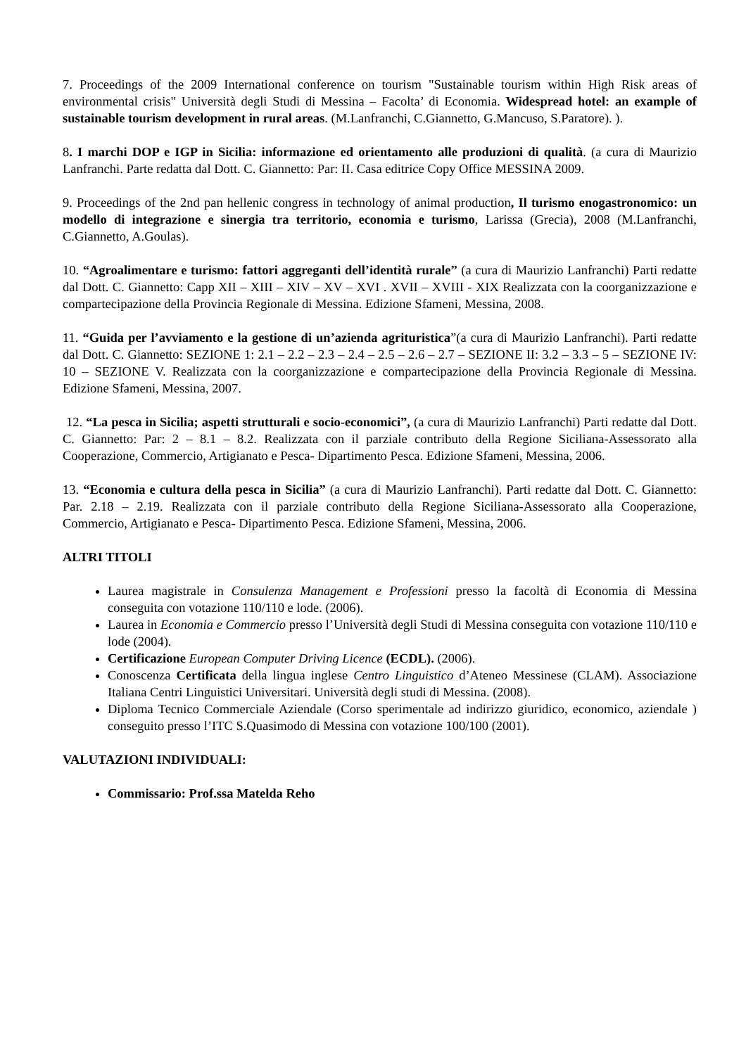7. Proceedings of the 2009 International conference on tourism "Sustainable tourism within High Risk areas of environmental crisis" Università degli Studi di Messina – Facolta’ di Economia. Widespread hotel: an example of sustainable tourism development in rural areas. (M.Lanfranchi, C.Giannetto, G.Mancuso, S.Paratore). ).
8. I marchi DOP e IGP in Sicilia: informazione ed orientamento alle produzioni di qualità. (a cura di Maurizio Lanfranchi. Parte redatta dal Dott. C. Giannetto: Par: II. Casa editrice Copy Office MESSINA 2009.
9. Proceedings of the 2nd pan hellenic congress in technology of animal production, Il turismo enogastronomico: un modello di integrazione e sinergia tra territorio, economia e turismo, Larissa (Grecia), 2008 (M.Lanfranchi, C.Giannetto, A.Goulas).
10. “Agroalimentare e turismo: fattori aggreganti dell’identità rurale” (a cura di Maurizio Lanfranchi) Parti redatte dal Dott. C. Giannetto: Capp XII – XIII – XIV – XV – XVI . XVII – XVIII - XIX Realizzata con la coorganizzazione e compartecipazione della Provincia Regionale di Messina. Edizione Sfameni, Messina, 2008.
11. “Guida per l’avviamento e la gestione di un’azienda agrituristica”(a cura di Maurizio Lanfranchi). Parti redatte dal Dott. C. Giannetto: SEZIONE 1: 2.1 – 2.2 – 2.3 – 2.4 – 2.5 – 2.6 – 2.7 – SEZIONE II: 3.2 – 3.3 – 5 – SEZIONE IV: 10 – SEZIONE V. Realizzata con la coorganizzazione e compartecipazione della Provincia Regionale di Messina. Edizione Sfameni, Messina, 2007.
12. “La pesca in Sicilia; aspetti strutturali e socio-economici”, (a cura di Maurizio Lanfranchi) Parti redatte dal Dott. C. Giannetto: Par: 2 – 8.1 – 8.2. Realizzata con il parziale contributo della Regione Siciliana-Assessorato alla Cooperazione, Commercio, Artigianato e Pesca- Dipartimento Pesca. Edizione Sfameni, Messina, 2006.
13. “Economia e cultura della pesca in Sicilia” (a cura di Maurizio Lanfranchi). Parti redatte dal Dott. C. Giannetto: Par. 2.18 – 2.19. Realizzata con il parziale contributo della Regione Siciliana-Assessorato alla Cooperazione, Commercio, Artigianato e Pesca- Dipartimento Pesca. Edizione Sfameni, Messina, 2006.
ALTRI TITOLI
Laurea magistrale in Consulenza Management e Professioni presso la facoltà di Economia di Messina conseguita con votazione 110/110 e lode. (2006).
Laurea in Economia e Commercio presso l’Università degli Studi di Messina conseguita con votazione 110/110 e lode (2004).
Certificazione European Computer Driving Licence (ECDL). (2006).
Conoscenza Certificata della lingua inglese Centro Linguistico d’Ateneo Messinese (CLAM). Associazione Italiana Centri Linguistici Universitari. Università degli studi di Messina. (2008).
Diploma Tecnico Commerciale Aziendale (Corso sperimentale ad indirizzo giuridico, economico, aziendale ) conseguito presso l’ITC S.Quasimodo di Messina con votazione 100/100 (2001).
VALUTAZIONI INDIVIDUALI:
Commissario: Prof.ssa Matelda Reho